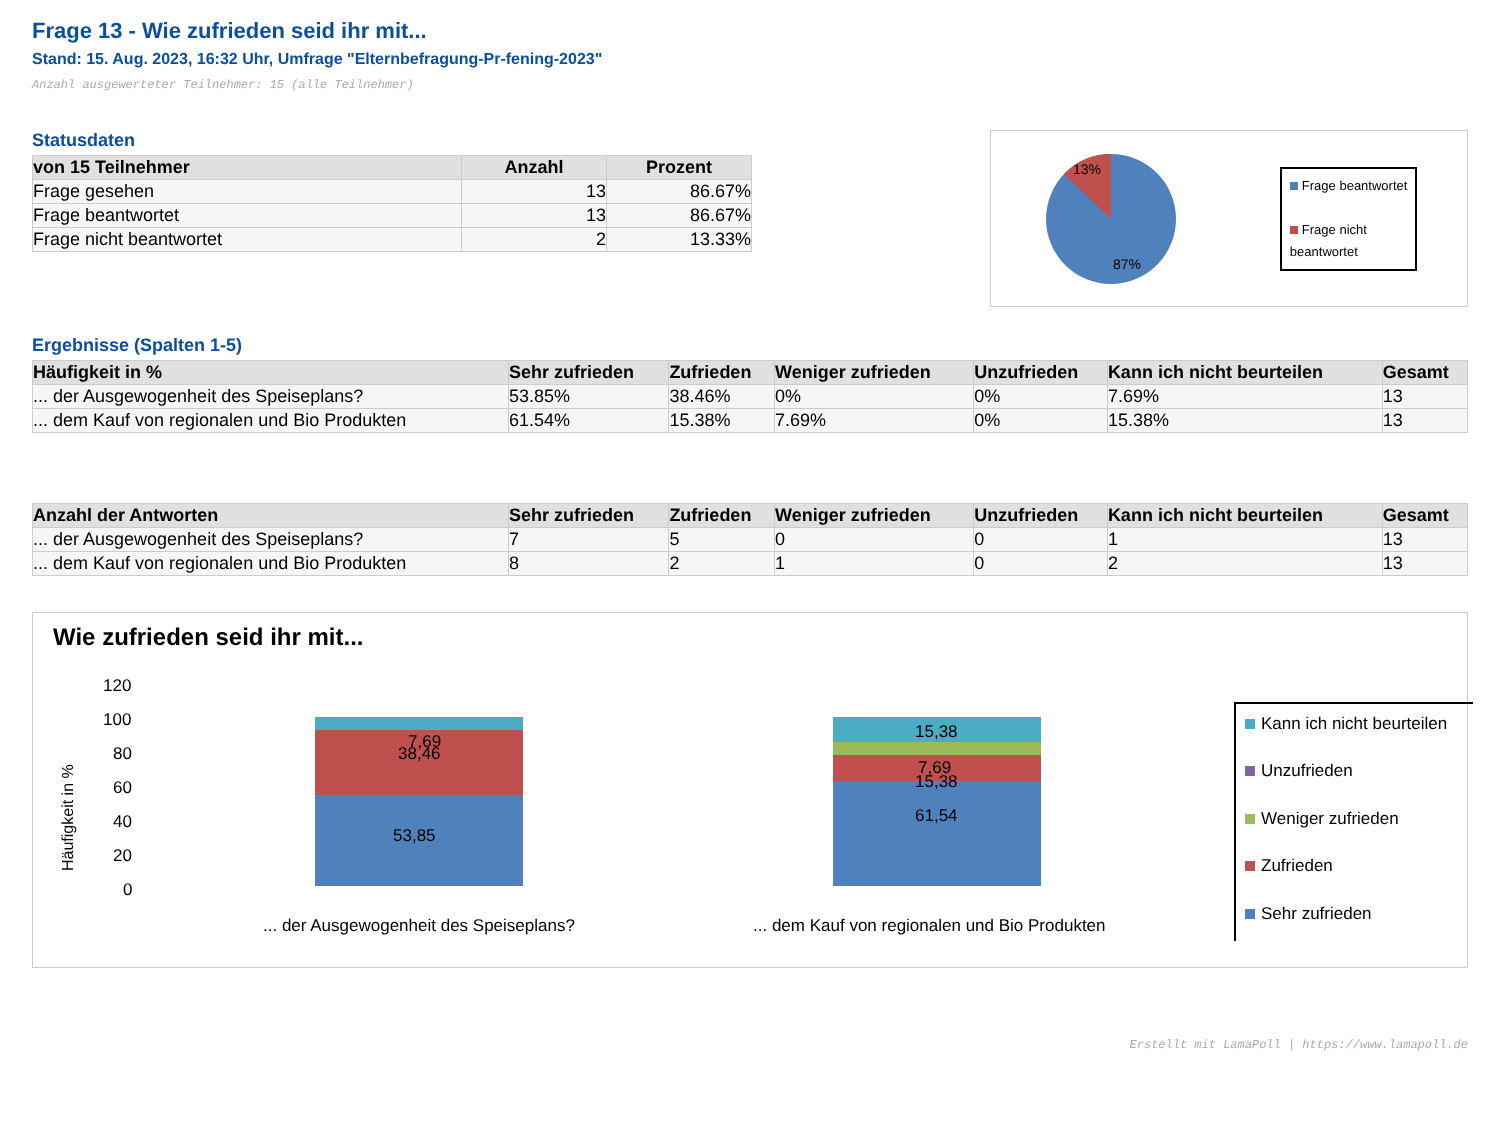Frage 13 - Wie zufrieden seid ihr mit...
Stand: 15. Aug. 2023, 16:32 Uhr, Umfrage "Elternbefragung-Pr-fening-2023"
Anzahl ausgewerteter Teilnehmer: 15 (alle Teilnehmer)
Statusdaten
| von 15 Teilnehmer | Anzahl | Prozent |
| --- | --- | --- |
| Frage gesehen | 13 | 86.67% |
| Frage beantwortet | 13 | 86.67% |
| Frage nicht beantwortet | 2 | 13.33% |
13%
87%
Frage beantwortet
Frage nicht
beantwortet
Ergebnisse (Spalten 1-5)
| Häufigkeit in % | Sehr zufrieden | Zufrieden | Weniger zufrieden | Unzufrieden | Kann ich nicht beurteilen | Gesamt |
| --- | --- | --- | --- | --- | --- | --- |
| ... der Ausgewogenheit des Speiseplans? | 53.85% | 38.46% | 0% | 0% | 7.69% | 13 |
| ... dem Kauf von regionalen und Bio Produkten | 61.54% | 15.38% | 7.69% | 0% | 15.38% | 13 |
| Anzahl der Antworten | Sehr zufrieden | Zufrieden | Weniger zufrieden | Unzufrieden | Kann ich nicht beurteilen | Gesamt |
| --- | --- | --- | --- | --- | --- | --- |
| ... der Ausgewogenheit des Speiseplans? | 7 | 5 | 0 | 0 | 1 | 13 |
| ... dem Kauf von regionalen und Bio Produkten | 8 | 2 | 1 | 0 | 2 | 13 |
Wie zufrieden seid ihr mit...
Häufigkeit in %
120
100
80
60
40
20
0
53,85
38,46
7,69
61,54
15,38
7,69
15,38
... der Ausgewogenheit des Speiseplans?
... dem Kauf von regionalen und Bio Produkten
Kann ich nicht beurteilen
Unzufrieden
Weniger zufrieden
Zufrieden
Sehr zufrieden
Erstellt mit LamaPoll | https://www.lamapoll.de